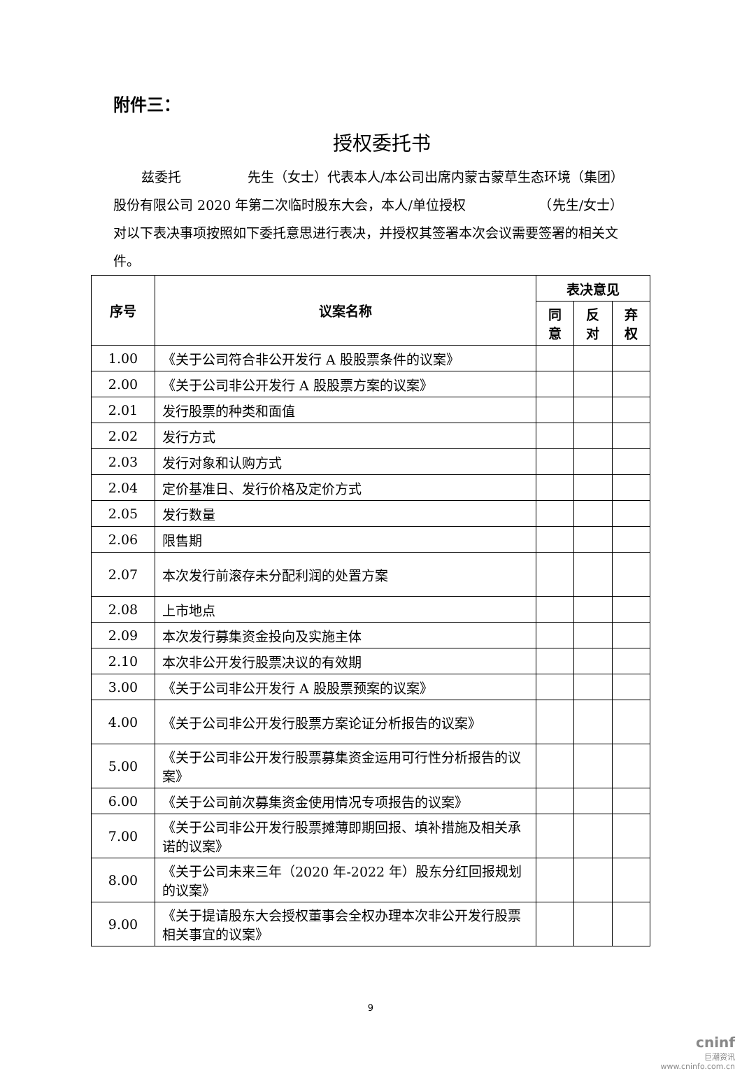附件三：
授权委托书
兹委托　　　　　先生（女士）代表本人/本公司出席内蒙古蒙草生态环境（集团）股份有限公司 2020 年第二次临时股东大会，本人/单位授权　　　　　　（先生/女士）对以下表决事项按照如下委托意思进行表决，并授权其签署本次会议需要签署的相关文件。
| 序号 | 议案名称 | 表决意见 | | |
| --- | --- | --- | --- | --- |
| | | 同意 | 反对 | 弃权 |
| 1.00 | 《关于公司符合非公开发行 A 股股票条件的议案》 | | | |
| 2.00 | 《关于公司非公开发行 A 股股票方案的议案》 | | | |
| 2.01 | 发行股票的种类和面值 | | | |
| 2.02 | 发行方式 | | | |
| 2.03 | 发行对象和认购方式 | | | |
| 2.04 | 定价基准日、发行价格及定价方式 | | | |
| 2.05 | 发行数量 | | | |
| 2.06 | 限售期 | | | |
| 2.07 | 本次发行前滚存未分配利润的处置方案 | | | |
| 2.08 | 上市地点 | | | |
| 2.09 | 本次发行募集资金投向及实施主体 | | | |
| 2.10 | 本次非公开发行股票决议的有效期 | | | |
| 3.00 | 《关于公司非公开发行 A 股股票预案的议案》 | | | |
| 4.00 | 《关于公司非公开发行股票方案论证分析报告的议案》 | | | |
| 5.00 | 《关于公司非公开发行股票募集资金运用可行性分析报告的议案》 | | | |
| 6.00 | 《关于公司前次募集资金使用情况专项报告的议案》 | | | |
| 7.00 | 《关于公司非公开发行股票摊薄即期回报、填补措施及相关承诺的议案》 | | | |
| 8.00 | 《关于公司未来三年（2020 年-2022 年）股东分红回报规划的议案》 | | | |
| 9.00 | 《关于提请股东大会授权董事会全权办理本次非公开发行股票相关事宜的议案》 | | | |
9
cninf
巨潮资讯
www.cninfo.com.cn